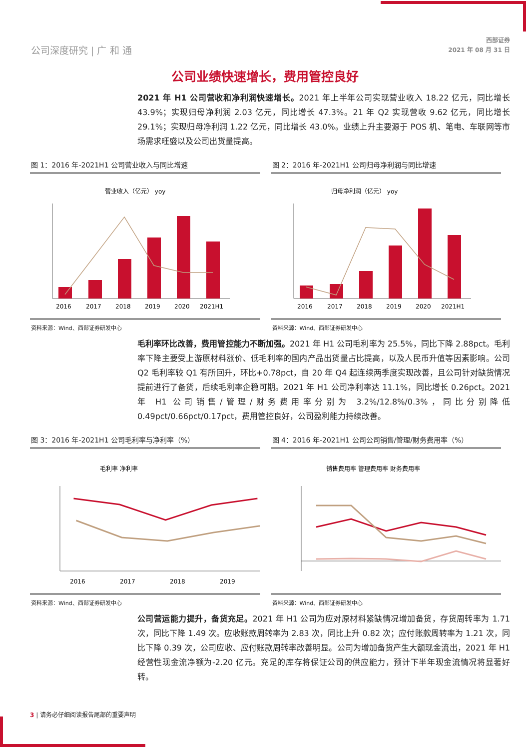公司深度研究 | 广 和 通
西部证券
2021 年 08 月 31 日
公司业绩快速增长，费用管控良好
2021 年 H1 公司营收和净利润快速增长。2021 年上半年公司实现营业收入 18.22 亿元，同比增长 43.9%；实现归母净利润 2.03 亿元，同比增长 47.3%。21 年 Q2 实现营收 9.62 亿元，同比增长 29.1%；实现归母净利润 1.22 亿元，同比增长 43.0%。业绩上升主要源于 POS 机、笔电、车联网等市场需求旺盛以及公司出货量提高。
图 1：2016 年-2021H1 公司营业收入与同比增速
营业收入（亿元） yoy
2016
2017
2018
2019
2020
2021H1
资料来源：Wind、西部证券研发中心
图 2：2016 年-2021H1 公司归母净利润与同比增速
归母净利润（亿元） yoy
2016
2017
2018
2019
2020
2021H1
资料来源：Wind、西部证券研发中心
毛利率环比改善，费用管控能力不断加强。2021 年 H1 公司毛利率为 25.5%，同比下降 2.88pct。毛利率下降主要受上游原材料涨价、低毛利率的国内产品出货量占比提高，以及人民币升值等因素影响。公司 Q2 毛利率较 Q1 有所回升，环比+0.78pct，自 20 年 Q4 起连续两季度实现改善，且公司针对缺货情况提前进行了备货，后续毛利率企稳可期。2021 年 H1 公司净利率达 11.1%，同比增长 0.26pct。2021 年 H1 公司销售/管理/财务费用率分别为 3.2%/12.8%/0.3%，同比分别降低 0.49pct/0.66pct/0.17pct，费用管控良好，公司盈利能力持续改善。
图 3：2016 年-2021H1 公司毛利率与净利率（%）
毛利率 净利率
2016
2017
2018
2019
资料来源：Wind、西部证券研发中心
图 4：2016 年-2021H1 公司公司销售/管理/财务费用率（%）
销售费用率 管理费用率 财务费用率
资料来源：Wind、西部证券研发中心
公司营运能力提升，备货充足。2021 年 H1 公司为应对原材料紧缺情况增加备货，存货周转率为 1.71 次，同比下降 1.49 次。应收账款周转率为 2.83 次，同比上升 0.82 次；应付账款周转率为 1.21 次，同比下降 0.39 次，公司应收、应付账款周转率改善明显。公司为增加备货产生大额现金流出，2021 年 H1 经营性现金流净额为-2.20 亿元。充足的库存将保证公司的供应能力，预计下半年现金流情况将显著好转。
3 | 请务必仔细阅读报告尾部的重要声明